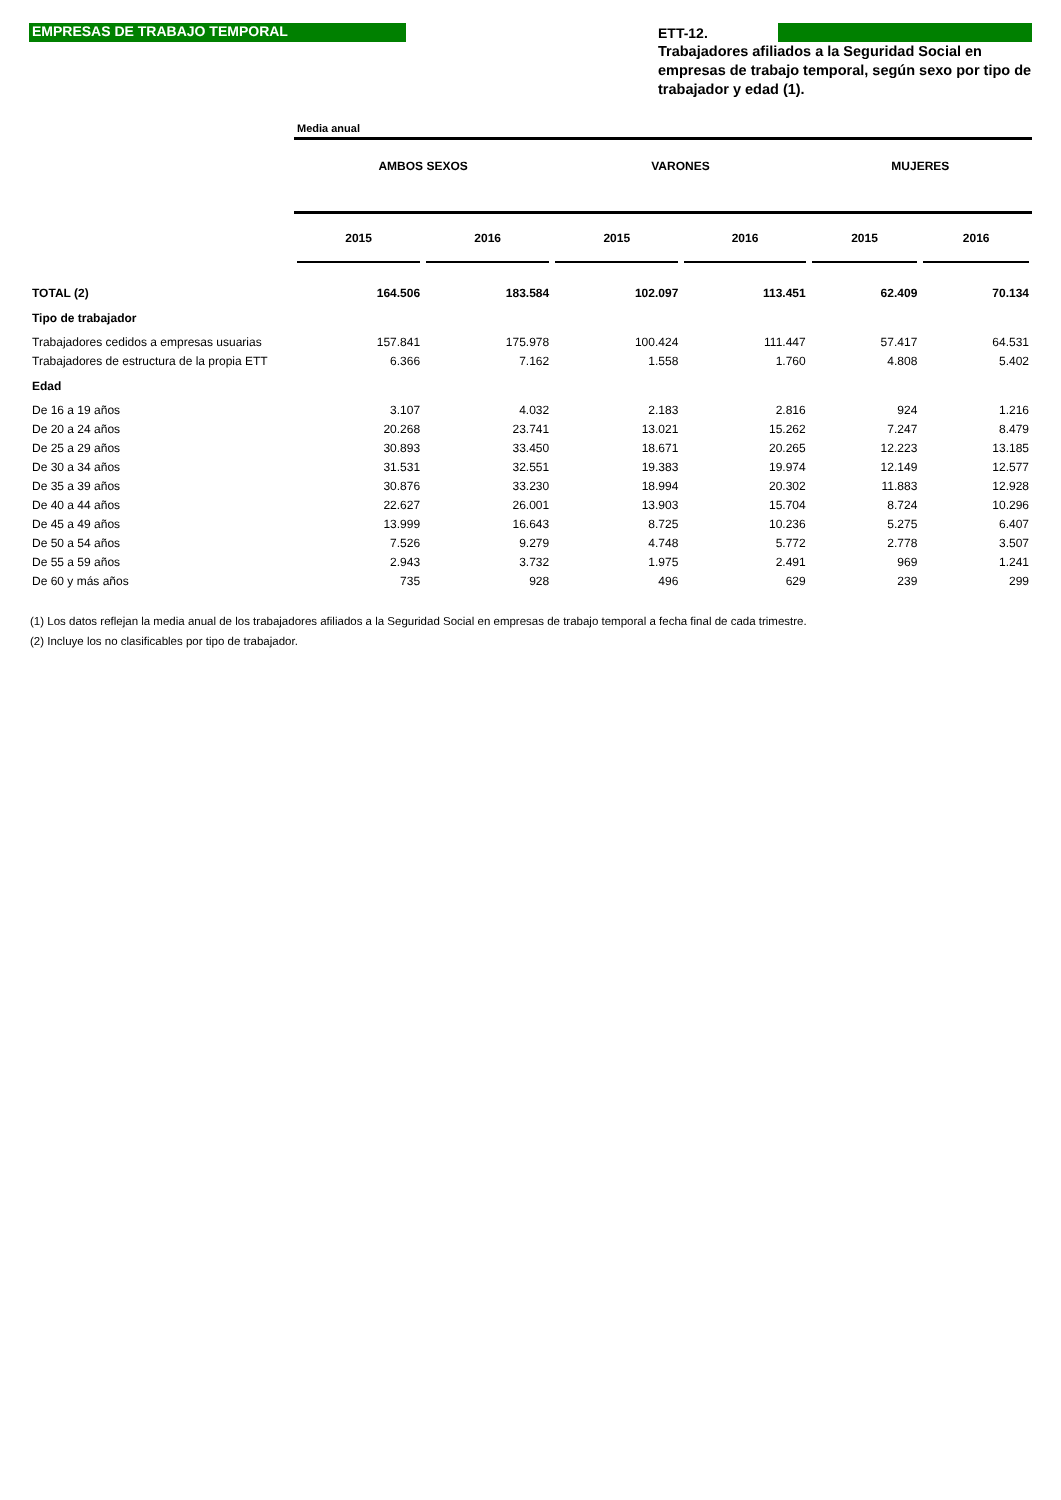EMPRESAS DE TRABAJO TEMPORAL
ETT-12.
Trabajadores afiliados a la Seguridad Social en empresas de trabajo temporal, según sexo por tipo de trabajador y edad (1).
| | Media anual | | | | | |
| | AMBOS SEXOS | | VARONES | | MUJERES | |
| | 2015 | 2016 | 2015 | 2016 | 2015 | 2016 |
| TOTAL (2) | 164.506 | 183.584 | 102.097 | 113.451 | 62.409 | 70.134 |
| Tipo de trabajador | | | | | | |
| Trabajadores cedidos a empresas usuarias | 157.841 | 175.978 | 100.424 | 111.447 | 57.417 | 64.531 |
| Trabajadores de estructura de la propia ETT | 6.366 | 7.162 | 1.558 | 1.760 | 4.808 | 5.402 |
| Edad | | | | | | |
| De 16 a 19 años | 3.107 | 4.032 | 2.183 | 2.816 | 924 | 1.216 |
| De 20 a 24 años | 20.268 | 23.741 | 13.021 | 15.262 | 7.247 | 8.479 |
| De 25 a 29 años | 30.893 | 33.450 | 18.671 | 20.265 | 12.223 | 13.185 |
| De 30 a 34 años | 31.531 | 32.551 | 19.383 | 19.974 | 12.149 | 12.577 |
| De 35 a 39 años | 30.876 | 33.230 | 18.994 | 20.302 | 11.883 | 12.928 |
| De 40 a 44 años | 22.627 | 26.001 | 13.903 | 15.704 | 8.724 | 10.296 |
| De 45 a 49 años | 13.999 | 16.643 | 8.725 | 10.236 | 5.275 | 6.407 |
| De 50 a 54 años | 7.526 | 9.279 | 4.748 | 5.772 | 2.778 | 3.507 |
| De 55 a 59 años | 2.943 | 3.732 | 1.975 | 2.491 | 969 | 1.241 |
| De 60 y más años | 735 | 928 | 496 | 629 | 239 | 299 |
(1) Los datos reflejan la media anual de los trabajadores afiliados a la Seguridad Social en empresas de trabajo temporal a fecha final de cada trimestre.
(2) Incluye los no clasificables por tipo de trabajador.